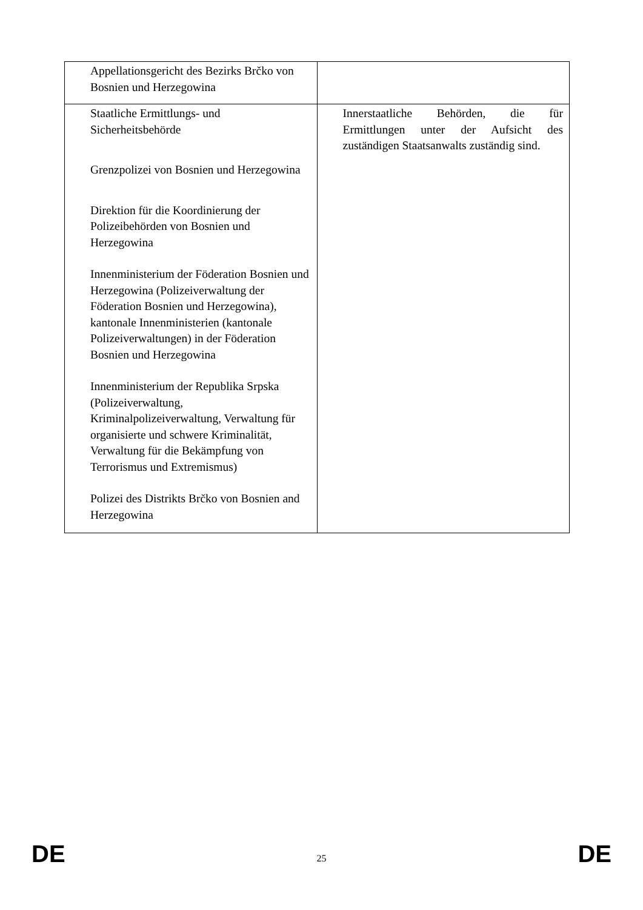| Appellationsgericht des Bezirks Brčko von Bosnien und Herzegowina | |
| Staatliche Ermittlungs- und Sicherheitsbehörde Grenzpolizei von Bosnien und Herzegowina Direktion für die Koordinierung der Polizeibehörden von Bosnien und Herzegowina Innenministerium der Föderation Bosnien und Herzegowina (Polizeiverwaltung der Föderation Bosnien und Herzegowina), kantonale Innenministerien (kantonale Polizeiverwaltungen) in der Föderation Bosnien und Herzegowina Innenministerium der Republika Srpska (Polizeiverwaltung, Kriminalpolizeiverwaltung, Verwaltung für organisierte und schwere Kriminalität, Verwaltung für die Bekämpfung von Terrorismus und Extremismus) Polizei des Distrikts Brčko von Bosnien and Herzegowina | Innerstaatliche Behörden, die für Ermittlungen unter der Aufsicht des zuständigen Staatsanwalts zuständig sind. |
DE 25 DE